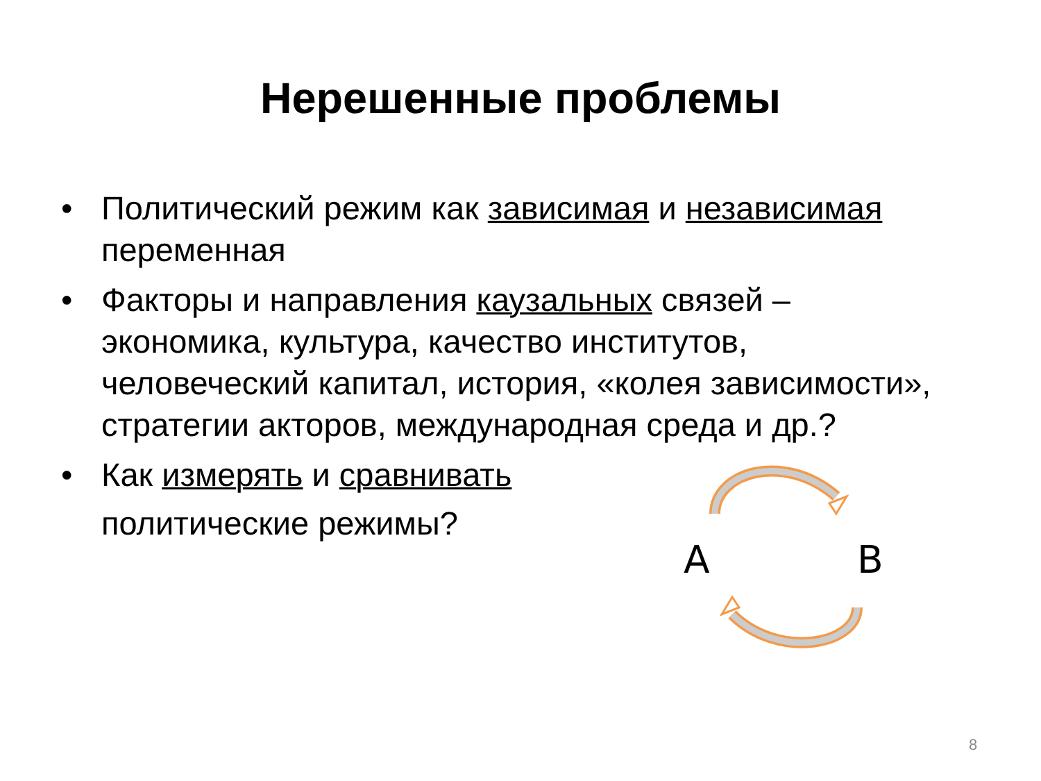Нерешенные проблемы
• Политический режим как зависимая и независимая переменная
• Факторы и направления каузальных связей – экономика, культура, качество институтов, человеческий капитал, история, «колея зависимости», стратегии акторов, международная среда и др.?
• Как измерять и сравнивать
политические режимы?
A
B
8